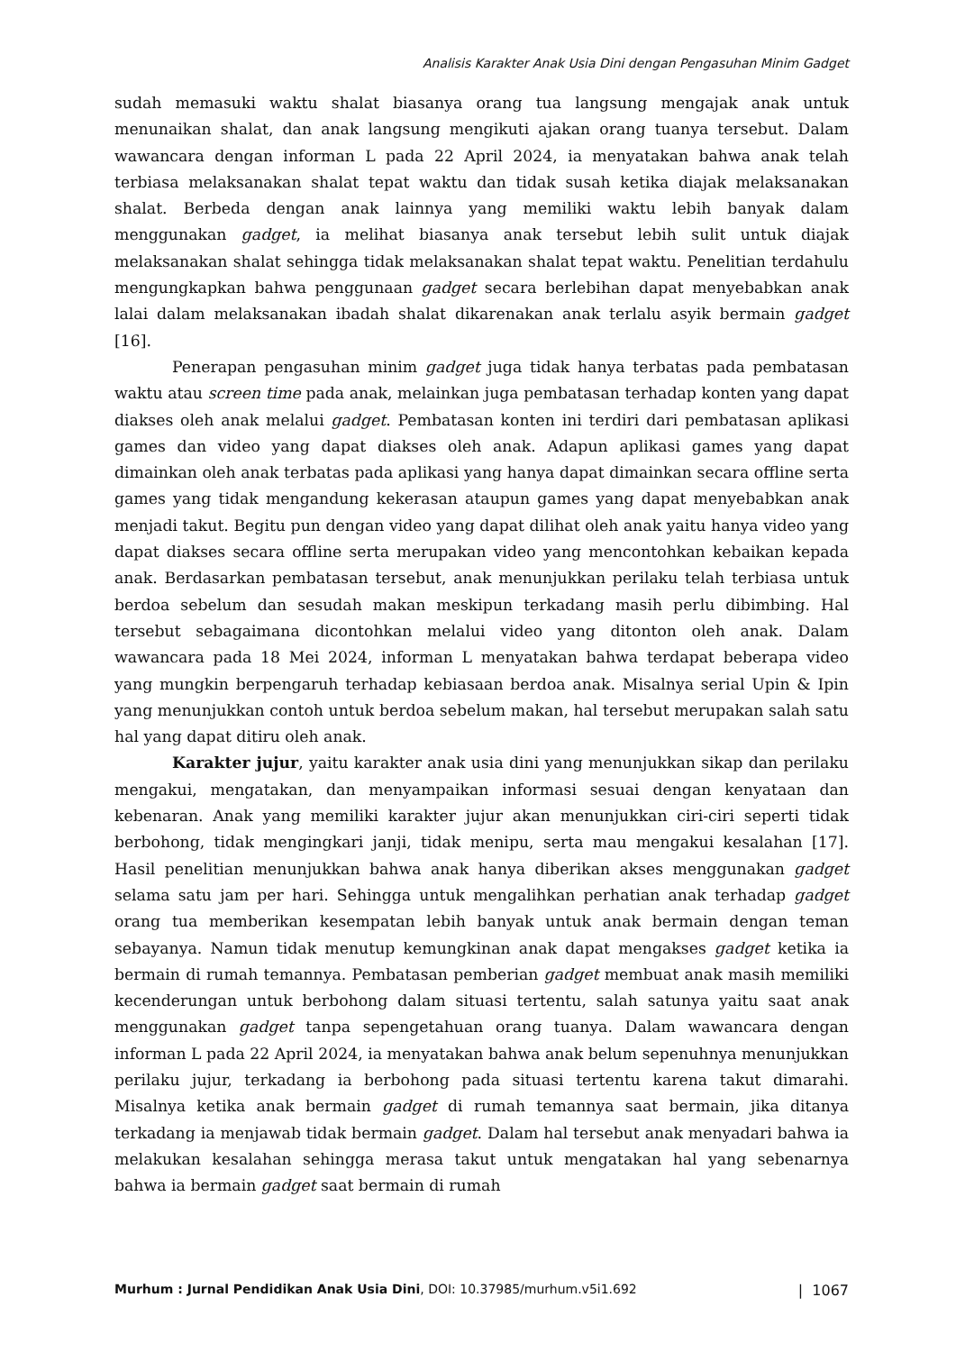Analisis Karakter Anak Usia Dini dengan Pengasuhan Minim Gadget
sudah memasuki waktu shalat biasanya orang tua langsung mengajak anak untuk menunaikan shalat, dan anak langsung mengikuti ajakan orang tuanya tersebut. Dalam wawancara dengan informan L pada 22 April 2024, ia menyatakan bahwa anak telah terbiasa melaksanakan shalat tepat waktu dan tidak susah ketika diajak melaksanakan shalat. Berbeda dengan anak lainnya yang memiliki waktu lebih banyak dalam menggunakan gadget, ia melihat biasanya anak tersebut lebih sulit untuk diajak melaksanakan shalat sehingga tidak melaksanakan shalat tepat waktu. Penelitian terdahulu mengungkapkan bahwa penggunaan gadget secara berlebihan dapat menyebabkan anak lalai dalam melaksanakan ibadah shalat dikarenakan anak terlalu asyik bermain gadget [16].
Penerapan pengasuhan minim gadget juga tidak hanya terbatas pada pembatasan waktu atau screen time pada anak, melainkan juga pembatasan terhadap konten yang dapat diakses oleh anak melalui gadget. Pembatasan konten ini terdiri dari pembatasan aplikasi games dan video yang dapat diakses oleh anak. Adapun aplikasi games yang dapat dimainkan oleh anak terbatas pada aplikasi yang hanya dapat dimainkan secara offline serta games yang tidak mengandung kekerasan ataupun games yang dapat menyebabkan anak menjadi takut. Begitu pun dengan video yang dapat dilihat oleh anak yaitu hanya video yang dapat diakses secara offline serta merupakan video yang mencontohkan kebaikan kepada anak. Berdasarkan pembatasan tersebut, anak menunjukkan perilaku telah terbiasa untuk berdoa sebelum dan sesudah makan meskipun terkadang masih perlu dibimbing. Hal tersebut sebagaimana dicontohkan melalui video yang ditonton oleh anak. Dalam wawancara pada 18 Mei 2024, informan L menyatakan bahwa terdapat beberapa video yang mungkin berpengaruh terhadap kebiasaan berdoa anak. Misalnya serial Upin & Ipin yang menunjukkan contoh untuk berdoa sebelum makan, hal tersebut merupakan salah satu hal yang dapat ditiru oleh anak.
Karakter jujur, yaitu karakter anak usia dini yang menunjukkan sikap dan perilaku mengakui, mengatakan, dan menyampaikan informasi sesuai dengan kenyataan dan kebenaran. Anak yang memiliki karakter jujur akan menunjukkan ciri-ciri seperti tidak berbohong, tidak mengingkari janji, tidak menipu, serta mau mengakui kesalahan [17]. Hasil penelitian menunjukkan bahwa anak hanya diberikan akses menggunakan gadget selama satu jam per hari. Sehingga untuk mengalihkan perhatian anak terhadap gadget orang tua memberikan kesempatan lebih banyak untuk anak bermain dengan teman sebayanya. Namun tidak menutup kemungkinan anak dapat mengakses gadget ketika ia bermain di rumah temannya. Pembatasan pemberian gadget membuat anak masih memiliki kecenderungan untuk berbohong dalam situasi tertentu, salah satunya yaitu saat anak menggunakan gadget tanpa sepengetahuan orang tuanya. Dalam wawancara dengan informan L pada 22 April 2024, ia menyatakan bahwa anak belum sepenuhnya menunjukkan perilaku jujur, terkadang ia berbohong pada situasi tertentu karena takut dimarahi. Misalnya ketika anak bermain gadget di rumah temannya saat bermain, jika ditanya terkadang ia menjawab tidak bermain gadget. Dalam hal tersebut anak menyadari bahwa ia melakukan kesalahan sehingga merasa takut untuk mengatakan hal yang sebenarnya bahwa ia bermain gadget saat bermain di rumah
Murhum : Jurnal Pendidikan Anak Usia Dini, DOI: 10.37985/murhum.v5i1.692 | 1067